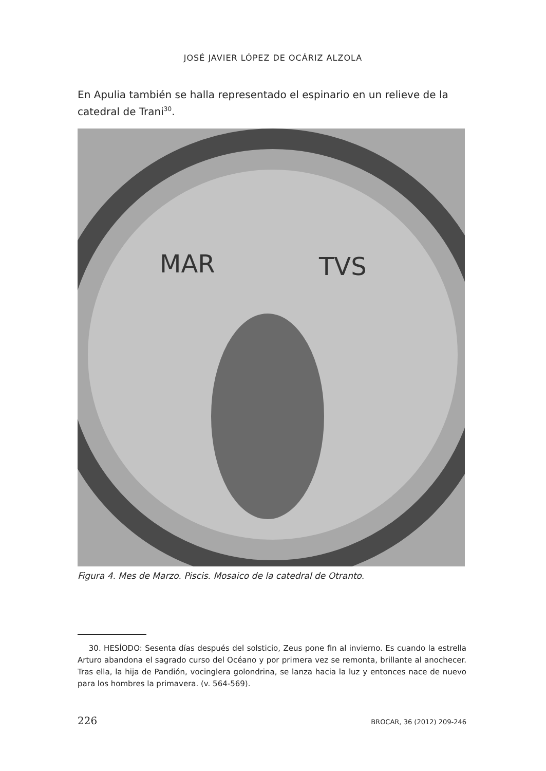JOSÉ JAVIER LÓPEZ DE OCÁRIZ ALZOLA
En Apulia también se halla representado el espinario en un relieve de la catedral de Trani<sup>30</sup>.
MAR
TVS
Figura 4. Mes de Marzo. Piscis. Mosaico de la catedral de Otranto.
30. HESÍODO: Sesenta días después del solsticio, Zeus pone fin al invierno. Es cuando la estrella Arturo abandona el sagrado curso del Océano y por primera vez se remonta, brillante al anochecer. Tras ella, la hija de Pandión, vocinglera golondrina, se lanza hacia la luz y entonces nace de nuevo para los hombres la primavera. (v. 564-569).
226 BROCAR, 36 (2012) 209-246